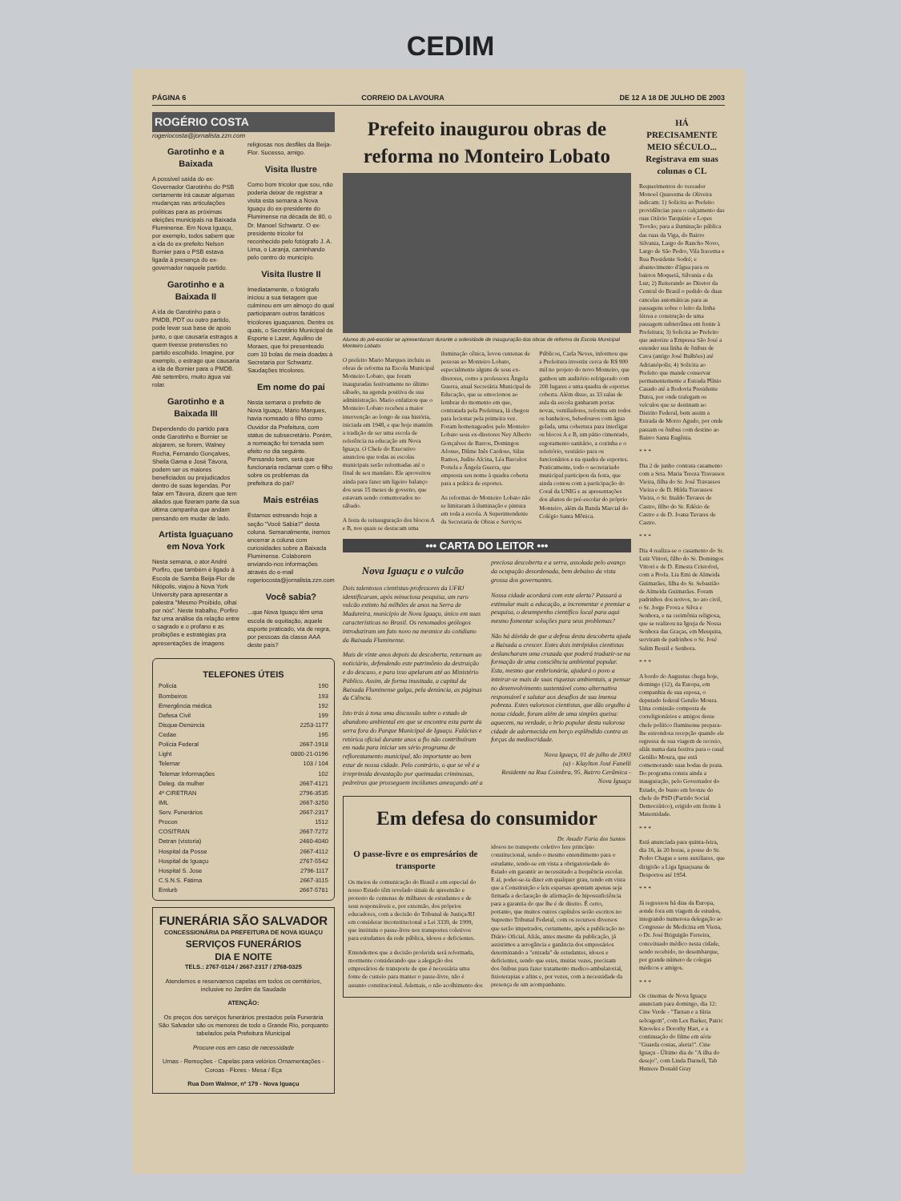CEDIM
PÁGINA 6 CORREIO DA LAVOURA DE 12 A 18 DE JULHO DE 2003
ROGÉRIO COSTA
rogeriocosta@jornalista.zzn.com
Garotinho e a Baixada
A possível saída do ex-Governador Garotinho do PSB certamente irá causar algumas mudanças nas articulações políticas para as próximas eleições municipais na Baixada Fluminense. Em Nova Iguaçu, por exemplo, todos sabem que a ida do ex-prefeito Nelson Bornier para o PSB estava ligada à presença do ex-governador naquele partido.
Garotinho e a Baixada II
A ida de Garotinho para o PMDB, PDT ou outro partido, pode levar sua base de apoio junto, o que causaria estragos a quem tivesse pretensões no partido escolhido. Imagine, por exemplo, o estrago que causaria a ida de Bornier para o PMDB. Até setembro, muito água vai rolar.
Garotinho e a Baixada III
Dependendo do partido para onde Garotinho e Bornier se alojarem, se forem, Walney Rocha, Fernando Gonçalves, Sheila Gama e José Távora, podem ser os maiores beneficiados ou prejudicados dentro de suas legendas. Por falar em Távora, dizem que tem aliados que fizeram parte da sua última campanha que andam pensando em mudar de lado.
Artista Iguaçuano em Nova York
Nesta semana, o ator André Porfiro, que também é ligado à Escola de Samba Beija-Flor de Nilópolis, viajou à Nova York University para apresentar a palestra "Mesmo Proibido, olhai por nós". Neste trabalho, Porfiro faz uma análise da relação entre o sagrado e o profano e as proibições e estratégias pra apresentações de imagens religiosas nos desfiles da Beija-Flor. Sucesso, amigo.
Visita Ilustre
Como bom tricolor que sou, não poderia deixar de registrar a visita esta semana a Nova Iguaçu do ex-presidente do Fluminense na década de 80, o Dr. Manoel Schwartz. O ex-presidente tricolor foi reconhecido pelo fotógrafo J. A. Lima, o Laranja, caminhando pelo centro do município.
Visita Ilustre II
Imediatamente, o fotógrafo iniciou a sua tietagem que culminou em um almoço do qual participaram outros fanáticos tricolores iguaçuanos. Dentre os quais, o Secretário Municipal de Esporte e Lazer, Aquilino de Moraes, que foi presenteado com 10 bolas de meia doadas à Secretaria por Schwartz. Saudações tricolores.
Em nome do pai
Nesta semana o prefeito de Nova Iguaçu, Mário Marques, havia nomeado o filho como Ouvidor da Prefeitura, com status de subsecretário. Porém, a nomeação foi tornada sem efeito no dia seguinte. Pensando bem, será que funcionaria reclamar com o filho sobre os problemas da prefeitura do pai?
Mais estréias
Estamos estreando hoje a seção "Você Sabia?" desta coluna. Semanalmente, iremos encerrar a coluna com curiosidades sobre a Baixada Fluminense. Colaborem enviando-nos informações através do e-mail rogeriocosta@jornalista.zzn.com
Você sabia?
...que Nova Iguaçu têm uma escola de equitação, aquele esporte praticado, via de regra, por pessoas da classe AAA deste país?
TELEFONES ÚTEIS
| Polícia | 190 |
| Bombeiros | 193 |
| Emergência médica | 192 |
| Defesa Civil | 199 |
| Disque-Denúncia | 2253-1177 |
| Cedae | 195 |
| Polícia Federal | 2667-1918 |
| Light | 0800-21-0196 |
| Telemar | 103 / 104 |
| Telemar Informações | 102 |
| Deleg. da mulher | 2667-4121 |
| 4ª CIRETRAN | 2796-3535 |
| IML | 2667-3250 |
| Serv. Funerários | 2667-2317 |
| Procon | 1512 |
| COSITRAN | 2667-7272 |
| Detran (vistoria) | 2460-4040 |
| Hospital da Posse | 2667-4112 |
| Hospital de Iguaçu | 2767-5542 |
| Hospital S. Jose | 2796-1117 |
| C.S.N.S. Fátima | 2667-3115 |
| Emlurb | 2667-5781 |
FUNERÁRIA SÃO SALVADOR
CONCESSIONÁRIA DA PREFEITURA DE NOVA IGUAÇU
SERVIÇOS FUNERÁRIOS
DIA E NOITE
TELS.: 2767-0124 / 2667-2317 / 2768-0325
Atendemos e reservamos capelas em todos os cemitérios, inclusive no Jardim da Saudade
ATENÇÃO:
Os preços dos serviços funerários prestados pela Funerária São Salvador são os menores de todo o Grande Rio, porquanto tabelados pela Prefeitura Municipal
Procure-nos em caso de necessidade
Urnas - Remoções - Capelas para velórios Ornamentações - Coroas - Flores - Mesa / Eça
Rua Dom Walmor, nº 179 - Nova Iguaçu
Prefeito inaugurou obras de reforma no Monteiro Lobato
Alunos do pré-escolar se apresentaram durante a solenidade de inauguração das obras de reforma da Escola Municipal Monteiro Lobato.
O prefeito Mario Marques incluiu as obras de reforma na Escola Municipal Monteiro Lobato, que foram inauguradas festivamente no último sábado, na agenda positiva de sua administração. Mario enfatizou que o Monteiro Lobato recebeu a maior intervenção ao longo de sua história, iniciada em 1948, e que hoje mantém a tradição de ser uma escola de referência na educação em Nova Iguaçu. O Chefe do Executivo anunciou que todas as escolas municipais serão reformadas até o final de seu mandato. Ele aproveitou ainda para fazer um ligeiro balanço dos seus 15 meses de governo, que estavam sendo comemorados no sábado.
A festa de reinauguração dos blocos A e B, nos quais se destacam uma iluminação cênica, levou centenas de pessoas ao Monteiro Lobato, especialmente alguns de seus ex-diretores, como a professora Ângela Guerra, atual Secretária Municipal de Educação, que se emocionou ao lembrar do momento em que, contratada pela Prefeitura, lá chegou para lecionar pela primeira vez. Foram homenageados pelo Monteiro Lobato seus ex-diretores Ney Alberto Gonçalves de Barros, Domingos Afonso, Dilme Inês Cardoso, Silas Ramos, Judite Alcina, Léa Barcelos Portela e Ângela Guerra, que empresta seu nome à quadra coberta para a prática de esportes.
As reformas do Monteiro Lobato não se limitaram à iluminação e pintura em toda a escola. A Superintendente da Secretaria de Obras e Serviços Públicos, Carla Neves, informou que a Prefeitura investiu cerca de R$ 900 mil no projeto do novo Monteiro, que ganhou um auditório refrigerado com 200 lugares e uma quadra de esportes coberta. Além disso, as 33 salas de aula da escola ganharam portas novas, ventiladores, reforma em todos os banheiros, bebedouros com água gelada, uma cobertura para interligar os blocos A e B, um pátio cimentado, esgotamento sanitário, a cozinha e o refeitório, vestiário para os funcionários e na quadra de esportes. Praticamente, todo o secretariado municipal participou da festa, que ainda contou com a participação do Coral da UNIG e as apresentações dos alunos do pré-escolar do próprio Monteiro, além da Banda Marcial do Colégio Santa Mônica.
••• CARTA DO LEITOR •••
Nova Iguaçu e o vulcão
Dois talentosos cientistas-professores da UFRJ identificaram, após minuciosa pesquisa, um raro vulcão extinto há milhões de anos na Serra de Madureira, município de Nova Iguaçu, único em suas características no Brasil. Os renomados geólogos introduziram um fato novo na mesmice do cotidiano da Baixada Fluminense.
Mais de vinte anos depois da descoberta, retornam ao noticiário, defendendo este patrimônio da destruição e do descaso, e para isso apelaram até ao Ministério Público. Assim, de forma inusitada, a capital da Baixada Fluminense galga, pela denúncia, as páginas da Ciência.
Isto trás à tona uma discussão sobre o estado de abandono ambiental em que se encontra esta parte da serra fora do Parque Municipal de Iguaçu. Falácias e retórica oficial durante anos a fio não contribuíram em nada para iniciar um sério programa de reflorestamento municipal, tão importante ao bem estar de nossa cidade. Pelo contrário, o que se vê é a irreprimida devastação por queimadas criminosas, pedreiras que prosseguem incólumes ameaçando até a preciosa descoberta e a serra, assolada pelo avanço da ocupação desordenada, bem debaixo da vista grossa dos governantes.
Nossa cidade acordará com este alerta? Passará a estimular mais a educação, a incrementar e premiar a pesquisa, o desempenho científico local para aqui mesmo fomentar soluções para seus problemas?
Não há dúvida de que a defesa desta descoberta ajuda a Baixada a crescer. Estes dois intrépidos cientistas deslancharam uma cruzada que poderá traduzir-se na formação de uma consciência ambiental popular. Esta, mesmo que embrionária, ajudará o povo a inteirar-se mais de suas riquezas ambientais, a pensar no desenvolvimento sustentável como alternativa responsável e salutar aos desafios de sua imensa pobreza. Estes valorosos cientistas, que dão orgulho à nossa cidade, foram além de uma simples queixa: aquecem, na verdade, o brio popular desta valorosa cidade de adormecida em berço esplêndido contra as forças da mediocridade.
Nova Iguaçu, 01 de julho de 2003
(a) - Klaylton José Fanelli
Residente na Rua Coimbra, 95, Bairro Cerâmica - Nova Iguaçu
Em defesa do consumidor
Dr. Anadir Faria dos Santos
O passe-livre e os empresários de transporte
Os meios de comunicação do Brasil e em especial do nosso Estado têm revelado sinais de apreensão e protesto de centenas de milhares de estudantes e de seus responsáveis e, por extensão, dos próprios educadores, com a decisão do Tribunal de Justiça/RJ em considerar inconstitucional a Lei 3339, de 1999, que instituiu o passe-livre nos transportes coletivos para estudantes da rede pública, idosos e deficientes.
Entendemos que a decisão proferida será reformada, mormente considerando que a alegação dos empresários de transporte de que é necessária uma fonte de custeio para manter o passe-livre, não é assunto constitucional. Ademais, o não acolhimento dos idosos no transporte coletivo fere princípio constitucional, sendo o mesmo entendimento para o estudante, tendo-se em vista a obrigatoriedade do Estado em garantir ao necessitado a frequência escolar. E aí, poder-se-ia dizer em qualquer grau, tendo em vista que a Constituição e leis esparsas apontam apenas seja firmada a declaração de afirmação de hipossuficiência para a garantia do que lhe é de direito. É certo, portanto, que muitos outros capítulos serão escritos no Supremo Tribunal Federal, com os recursos diversos que serão impetrados, certamente, após a publicação no Diário Oficial. Aliás, antes mesmo da publicação, já assistimos a arrogância e ganância dos empresários determinando a "entrada" de estudantes, idosos e deficientes, sendo que estes, muitas vezes, precisam dos ônibus para fazer tratamento medico-ambulatorial, fisioterapias e afins e, por vezes, com a necessidade da presença de um acompanhante.
HÁ PRECISAMENTE MEIO SÉCULO...
Registrava em suas colunas o CL
Requerimentos do vereador Monoel Quaresma de Oliveira indicam: 1) Solicita ao Prefeito providências para o calçamento das ruas Otávio Tarquínio e Lopes Trovão; para a iluminação pública das ruas da Viga, do Bairro Silvania, Largo do Rancho Novo, Largo de São Pedro, Vila Iracema e Rua Presidente Sodré; e abastecimento d'água para os bairros Moquetá, Silvania e da Luz; 2) Reiterando ao Diretor da Central do Brasil o pedido de duas cancelas automáticas para as passagens sobre o leito da linha férrea e construção de uma passagem subterrânea em frente à Prefeitura; 3) Solicita ao Prefeito que autorize a Empresa São José a estender sua linha de ônibus de Cava (antigo José Bulhões) até Adrianópolis; 4) Solicita ao Prefeito que mande conservar permanentemente a Estrada Plínio Casado até a Rodovia Presidente Dutra, por onde trafegam os veículos que se destinam ao Distrito Federal, bem assim a Estrada de Morro Agudo, por onde passam os ônibus com destino ao Bairro Santa Eugênia.
* * *
Dia 2 de junho contrata casamento com a Srta. Maria Tereza Travassos Vieira, filha do Sr. José Travassos Vieira e de D. Hilda Travassos Vieira, o Sr. Inaldo Tavares de Castro, filho do Sr. Edésio de Castro e de D. Joana Tavares de Castro.
* * *
Dia 4 realiza-se o casamento do Sr. Luiz Vittori, filho do Sr. Domingos Vittori e de D. Emesta Cristofori, com a Profa. Lia Emi de Almeida Guimarães, filha do Sr. Sebastião de Almeida Guimarães. Foram padrinhos dos noivos, no ato civil, o Sr. Jorge Fvora e Silva e Senhora, e na cerimônia religiosa, que se realizou na Igreja de Nossa Senhora das Graças, em Mesquita, serviram de padrinhos o Sr. José Salim Bessil e Senhora.
* * *
A bordo do Augustus chega hoje, domingo (12), da Europa, em companhia de sua esposa, o deputado federal Getulio Moura. Uma comissão composta de correligionários e amigos desse chefe político fluminense prepara-lhe estrondosa recepção quando ele regressa de sua viagem de recreio, aliás numa data festiva para o casal Getúlio Moura, que está comemorando suas bodas de prata. Do programa consta ainda a inauguração, pelo Governador do Estado, do busto em bronze do chefe do PSD (Partido Social Democrático), erigido em frente à Maternidade.
* * *
Está anunciada para quinta-feira, dia 16, às 20 horas, a posse do Sr. Pedro Chagas e seus auxiliares, que dirigirão a Liga Iguaçuana de Desportos até 1954.
* * *
Já regressou há dias da Europa, aonde fora em viagem de estudos, integrando numerosa delegação ao Congresso de Medicina em Viena, o Dr. José Briguigão Ferreira, conceituado médico nesta cidade, sendo recebido, no desembarque, por grande número de colegas médicos e amigos.
* * *
Os cinemas de Nova Iguaçu anunciam para domingo, dia 12: Cine Verde - "Tarzan e a fúria selvagem", com Lex Barker, Patric Knowles e Dorothy Hart, e a continuação do filme em série "Guarda costas, alerta!". Cine Iguaçu - Último dia de "A ilha do desejo", com Linda Darnell, Tab Huntere Donald Gray